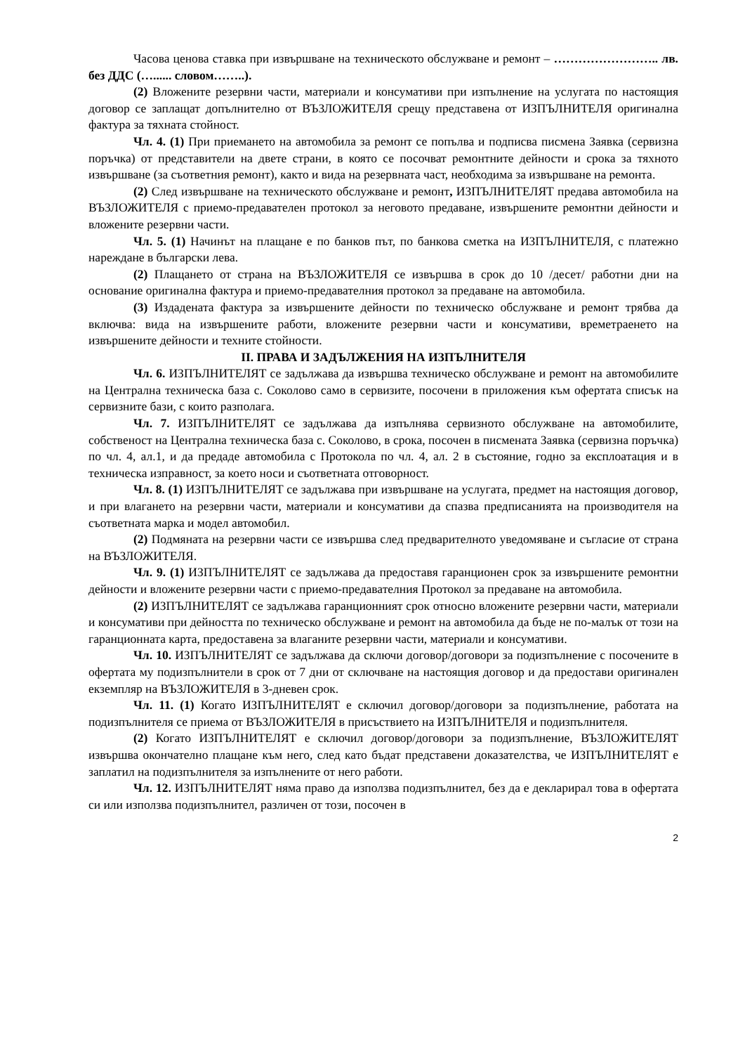Часова ценова ставка при извършване на техническото обслужване и ремонт – …………………….. лв. без ДДС (…...... словом……..).
(2) Вложените резервни части, материали и консумативи при изпълнение на услугата по настоящия договор се заплащат допълнително от ВЪЗЛОЖИТЕЛЯ срещу представена от ИЗПЪЛНИТЕЛЯ оригинална фактура за тяхната стойност.
Чл. 4. (1) При приемането на автомобила за ремонт се попълва и подписва писмена Заявка (сервизна поръчка) от представители на двете страни, в която се посочват ремонтните дейности и срока за тяхното извършване (за съответния ремонт), както и вида на резервната част, необходима за извършване на ремонта.
(2) След извършване на техническото обслужване и ремонт, ИЗПЪЛНИТЕЛЯТ предава автомобила на ВЪЗЛОЖИТЕЛЯ с приемо-предавателен протокол за неговото предаване, извършените ремонтни дейности и вложените резервни части.
Чл. 5. (1) Начинът на плащане е по банков път, по банкова сметка на ИЗПЪЛНИТЕЛЯ, с платежно нареждане в български лева.
(2) Плащането от страна на ВЪЗЛОЖИТЕЛЯ се извършва в срок до 10 /десет/ работни дни на основание оригинална фактура и приемо-предавателния протокол за предаване на автомобила.
(3) Издадената фактура за извършените дейности по техническо обслужване и ремонт трябва да включва: вида на извършените работи, вложените резервни части и консумативи, времетраенето на извършените дейности и техните стойности.
II. ПРАВА И ЗАДЪЛЖЕНИЯ НА ИЗПЪЛНИТЕЛЯ
Чл. 6. ИЗПЪЛНИТЕЛЯТ се задължава да извършва техническо обслужване и ремонт на автомобилите на Централна техническа база с. Соколово само в сервизите, посочени в приложения към офертата списък на сервизните бази, с които разполага.
Чл. 7. ИЗПЪЛНИТЕЛЯТ се задължава да изпълнява сервизното обслужване на автомобилите, собственост на Централна техническа база с. Соколово, в срока, посочен в писмената Заявка (сервизна поръчка) по чл. 4, ал.1, и да предаде автомобила с Протокола по чл. 4, ал. 2 в състояние, годно за експлоатация и в техническа изправност, за което носи и съответната отговорност.
Чл. 8. (1) ИЗПЪЛНИТЕЛЯТ се задължава при извършване на услугата, предмет на настоящия договор, и при влагането на резервни части, материали и консумативи да спазва предписанията на производителя на съответната марка и модел автомобил.
(2) Подмяната на резервни части се извършва след предварителното уведомяване и съгласие от страна на ВЪЗЛОЖИТЕЛЯ.
Чл. 9. (1) ИЗПЪЛНИТЕЛЯТ се задължава да предоставя гаранционен срок за извършените ремонтни дейности и вложените резервни части с приемо-предавателния Протокол за предаване на автомобила.
(2) ИЗПЪЛНИТЕЛЯТ се задължава гаранционният срок относно вложените резервни части, материали и консумативи при дейността по техническо обслужване и ремонт на автомобила да бъде не по-малък от този на гаранционната карта, предоставена за влаганите резервни части, материали и консумативи.
Чл. 10. ИЗПЪЛНИТЕЛЯТ се задължава да сключи договор/договори за подизпълнение с посочените в офертата му подизпълнители в срок от 7 дни от сключване на настоящия договор и да предостави оригинален екземпляр на ВЪЗЛОЖИТЕЛЯ в 3-дневен срок.
Чл. 11. (1) Когато ИЗПЪЛНИТЕЛЯТ е сключил договор/договори за подизпълнение, работата на подизпълнителя се приема от ВЪЗЛОЖИТЕЛЯ в присъствието на ИЗПЪЛНИТЕЛЯ и подизпълнителя.
(2) Когато ИЗПЪЛНИТЕЛЯТ е сключил договор/договори за подизпълнение, ВЪЗЛОЖИТЕЛЯТ извършва окончателно плащане към него, след като бъдат представени доказателства, че ИЗПЪЛНИТЕЛЯТ е заплатил на подизпълнителя за изпълнените от него работи.
Чл. 12. ИЗПЪЛНИТЕЛЯТ няма право да използва подизпълнител, без да е декларирал това в офертата си или използва подизпълнител, различен от този, посочен в
2